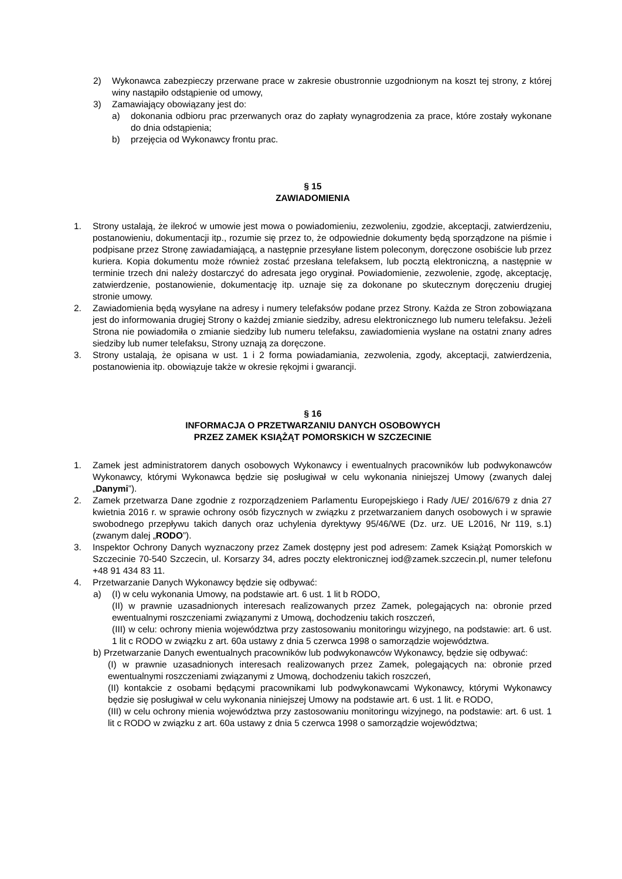2) Wykonawca zabezpieczy przerwane prace w zakresie obustronnie uzgodnionym na koszt tej strony, z której winy nastąpiło odstąpienie od umowy,
3) Zamawiający obowiązany jest do:
a) dokonania odbioru prac przerwanych oraz do zapłaty wynagrodzenia za prace, które zostały wykonane do dnia odstąpienia;
b) przejęcia od Wykonawcy frontu prac.
§ 15
ZAWIADOMIENIA
1. Strony ustalają, że ilekroć w umowie jest mowa o powiadomieniu, zezwoleniu, zgodzie, akceptacji, zatwierdzeniu, postanowieniu, dokumentacji itp., rozumie się przez to, że odpowiednie dokumenty będą sporządzone na piśmie i podpisane przez Stronę zawiadamiającą, a następnie przesyłane listem poleconym, doręczone osobiście lub przez kuriera. Kopia dokumentu może również zostać przesłana telefaksem, lub pocztą elektroniczną, a następnie w terminie trzech dni należy dostarczyć do adresata jego oryginał. Powiadomienie, zezwolenie, zgodę, akceptację, zatwierdzenie, postanowienie, dokumentację itp. uznaje się za dokonane po skutecznym doręczeniu drugiej stronie umowy.
2. Zawiadomienia będą wysyłane na adresy i numery telefaksów podane przez Strony. Każda ze Stron zobowiązana jest do informowania drugiej Strony o każdej zmianie siedziby, adresu elektronicznego lub numeru telefaksu. Jeżeli Strona nie powiadomiła o zmianie siedziby lub numeru telefaksu, zawiadomienia wysłane na ostatni znany adres siedziby lub numer telefaksu, Strony uznają za doręczone.
3. Strony ustalają, że opisana w ust. 1 i 2 forma powiadamiania, zezwolenia, zgody, akceptacji, zatwierdzenia, postanowienia itp. obowiązuje także w okresie rękojmi i gwarancji.
§ 16
INFORMACJA O PRZETWARZANIU DANYCH OSOBOWYCH
PRZEZ ZAMEK KSIĄŻĄT POMORSKICH W SZCZECINIE
1. Zamek jest administratorem danych osobowych Wykonawcy i ewentualnych pracowników lub podwykonawców Wykonawcy, którymi Wykonawca będzie się posługiwał w celu wykonania niniejszej Umowy (zwanych dalej „Danymi”).
2. Zamek przetwarza Dane zgodnie z rozporządzeniem Parlamentu Europejskiego i Rady /UE/ 2016/679 z dnia 27 kwietnia 2016 r. w sprawie ochrony osób fizycznych w związku z przetwarzaniem danych osobowych i w sprawie swobodnego przepływu takich danych oraz uchylenia dyrektywy 95/46/WE (Dz. urz. UE L2016, Nr 119, s.1) (zwanym dalej „RODO”).
3. Inspektor Ochrony Danych wyznaczony przez Zamek dostępny jest pod adresem: Zamek Książąt Pomorskich w Szczecinie 70-540 Szczecin, ul. Korsarzy 34, adres poczty elektronicznej iod@zamek.szczecin.pl, numer telefonu +48 91 434 83 11.
4. Przetwarzanie Danych Wykonawcy będzie się odbywać:
a) (I) w celu wykonania Umowy, na podstawie art. 6 ust. 1 lit b RODO,
(II) w prawnie uzasadnionych interesach realizowanych przez Zamek, polegających na: obronie przed ewentualnymi roszczeniami związanymi z Umową, dochodzeniu takich roszczeń,
(III) w celu: ochrony mienia województwa przy zastosowaniu monitoringu wizyjnego, na podstawie: art. 6 ust. 1 lit c RODO w związku z art. 60a ustawy z dnia 5 czerwca 1998 o samorządzie województwa.
b) Przetwarzanie Danych ewentualnych pracowników lub podwykonawców Wykonawcy, będzie się odbywać:
(I) w prawnie uzasadnionych interesach realizowanych przez Zamek, polegających na: obronie przed ewentualnymi roszczeniami związanymi z Umową, dochodzeniu takich roszczeń,
(II) kontakcie z osobami będącymi pracownikami lub podwykonawcami Wykonawcy, którymi Wykonawcy będzie się posługiwał w celu wykonania niniejszej Umowy na podstawie art. 6 ust. 1 lit. e RODO,
(III) w celu ochrony mienia województwa przy zastosowaniu monitoringu wizyjnego, na podstawie: art. 6 ust. 1 lit c RODO w związku z art. 60a ustawy z dnia 5 czerwca 1998 o samorządzie województwa;